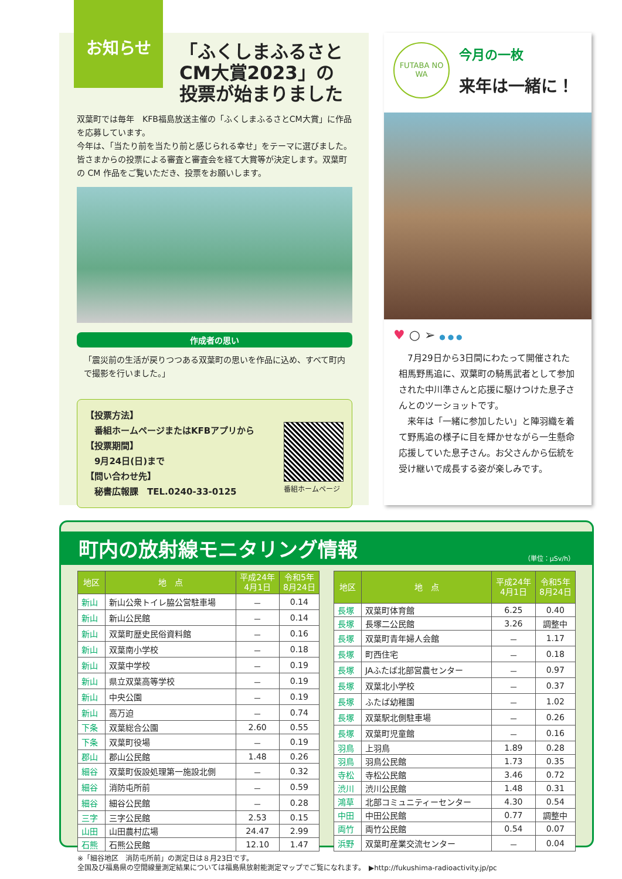お知らせ
「ふくしまふるさと
CM大賞2023」の
投票が始まりました
双葉町では毎年　KFB福島放送主催の「ふくしまふるさとCM大賞」に作品を応募しています。
今年は、「当たり前を当たり前と感じられる幸せ」をテーマに選びました。皆さまからの投票による審査と審査会を経て大賞等が決定します。双葉町の CM 作品をご覧いただき、投票をお願いします。
作成者の思い
「震災前の生活が戻りつつある双葉町の思いを作品に込め、すべて町内で撮影を行いました。」
【投票方法】
　番組ホームページまたはKFBアプリから
【投票期間】
　9月24日(日)まで
【問い合わせ先】
　秘書広報課　TEL.0240-33-0125
番組ホームページ
FUTABA NO WA
今月の一枚
来年は一緒に！
♥ ○ ➢ ● ● ●
　7月29日から3日間にわたって開催された相馬野馬追に、双葉町の騎馬武者として参加された中川準さんと応援に駆けつけた息子さんとのツーショットです。
　来年は「一緒に参加したい」と陣羽織を着て野馬追の様子に目を輝かせながら一生懸命応援していた息子さん。お父さんから伝統を受け継いで成長する姿が楽しみです。
町内の放射線モニタリング情報 （単位：μSv/h）
| 地区 | 地 点 | 平成24年 4月1日 | 令和5年 8月24日 |
| --- | --- | --- | --- |
| 新山 | 新山公衆トイレ脇公営駐車場 | － | 0.14 |
| 新山 | 新山公民館 | － | 0.14 |
| 新山 | 双葉町歴史民俗資料館 | － | 0.16 |
| 新山 | 双葉南小学校 | － | 0.18 |
| 新山 | 双葉中学校 | － | 0.19 |
| 新山 | 県立双葉高等学校 | － | 0.19 |
| 新山 | 中央公園 | － | 0.19 |
| 新山 | 高万迫 | － | 0.74 |
| 下条 | 双葉総合公園 | 2.60 | 0.55 |
| 下条 | 双葉町役場 | － | 0.19 |
| 郡山 | 郡山公民館 | 1.48 | 0.26 |
| 細谷 | 双葉町仮設処理第一施設北側 | － | 0.32 |
| 細谷 | 消防屯所前 | － | 0.59 |
| 細谷 | 細谷公民館 | － | 0.28 |
| 三字 | 三字公民館 | 2.53 | 0.15 |
| 山田 | 山田農村広場 | 24.47 | 2.99 |
| 石熊 | 石熊公民館 | 12.10 | 1.47 |
| 地区 | 地 点 | 平成24年 4月1日 | 令和5年 8月24日 |
| --- | --- | --- | --- |
| 長塚 | 双葉町体育館 | 6.25 | 0.40 |
| 長塚 | 長塚二公民館 | 3.26 | 調整中 |
| 長塚 | 双葉町青年婦人会館 | － | 1.17 |
| 長塚 | 町西住宅 | － | 0.18 |
| 長塚 | JAふたば北部営農センター | － | 0.97 |
| 長塚 | 双葉北小学校 | － | 0.37 |
| 長塚 | ふたば幼稚園 | － | 1.02 |
| 長塚 | 双葉駅北側駐車場 | － | 0.26 |
| 長塚 | 双葉町児童館 | － | 0.16 |
| 羽鳥 | 上羽鳥 | 1.89 | 0.28 |
| 羽鳥 | 羽鳥公民館 | 1.73 | 0.35 |
| 寺松 | 寺松公民館 | 3.46 | 0.72 |
| 渋川 | 渋川公民館 | 1.48 | 0.31 |
| 鴻草 | 北部コミュニティーセンター | 4.30 | 0.54 |
| 中田 | 中田公民館 | 0.77 | 調整中 |
| 両竹 | 両竹公民館 | 0.54 | 0.07 |
| 浜野 | 双葉町産業交流センター | － | 0.04 |
※「細谷地区　消防屯所前」の測定日は８月23日です。
全国及び福島県の空間線量測定結果については福島県放射能測定マップでご覧になれます。　▶http://fukushima-radioactivity.jp/pc